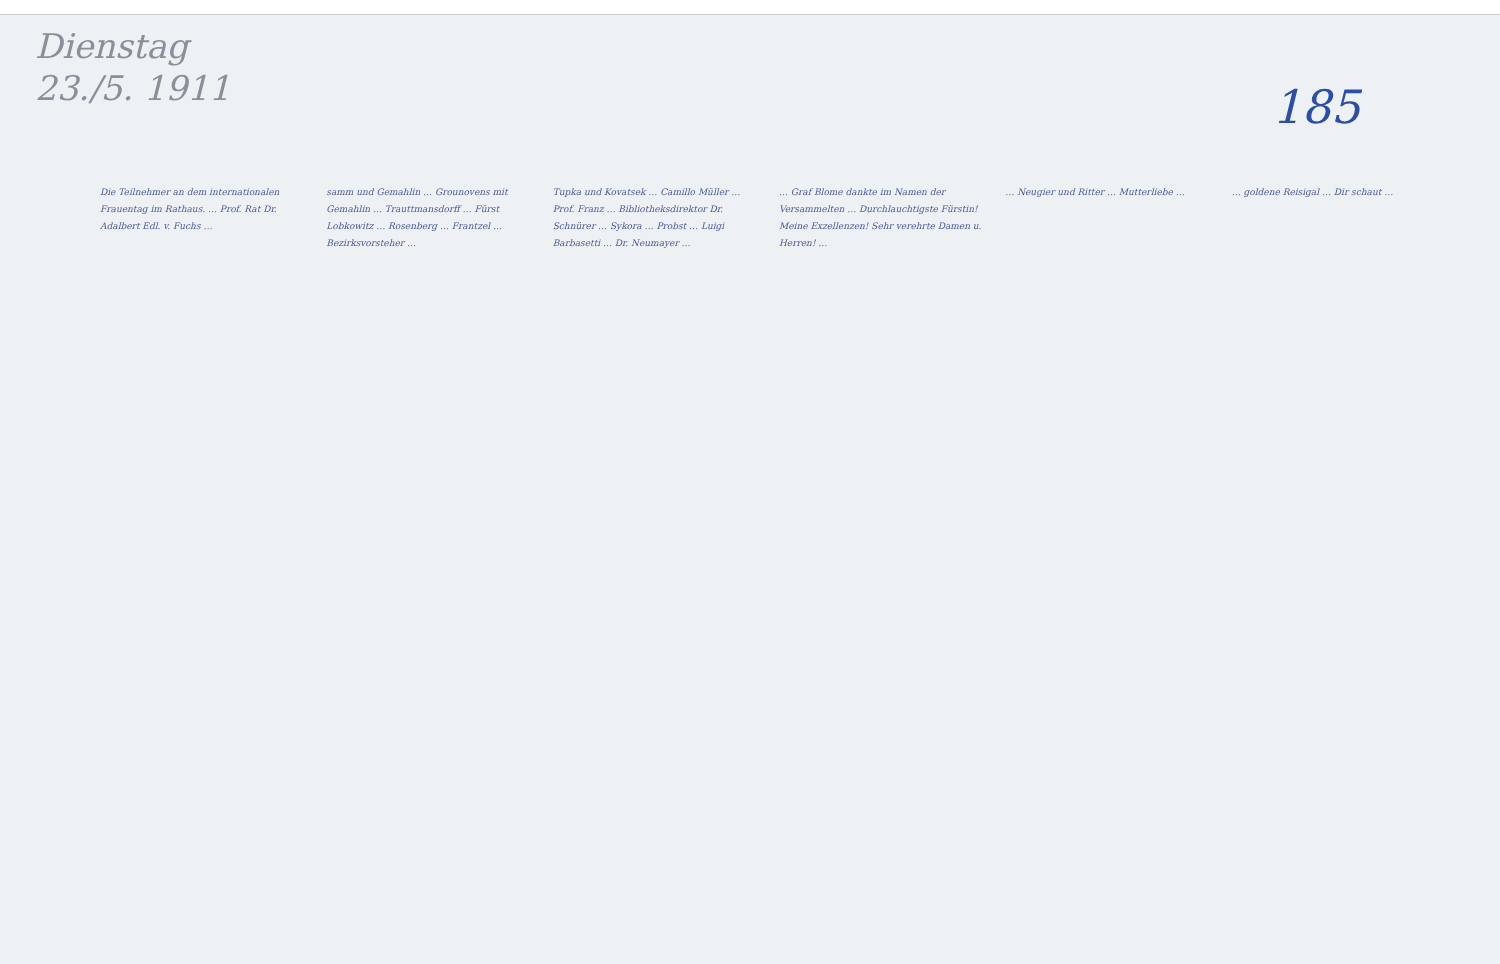Dienstag
23./5. 1911
185
Die Teilnehmer an dem internationalen Frauentag im Rathaus. … Prof. Rat Dr. Adalbert Edl. v. Fuchs …
samm und Gemahlin … Grounovens mit Gemahlin … Trauttmansdorff … Fürst Lobkowitz … Rosenberg … Frantzel … Bezirksvorsteher …
Tupka und Kovatsek … Camillo Müller … Prof. Franz … Bibliotheksdirektor Dr. Schnürer … Sykora … Probst … Luigi Barbasetti … Dr. Neumayer …
… Graf Blome dankte im Namen der Versammelten … Durchlauchtigste Fürstin! Meine Exzellenzen! Sehr verehrte Damen u. Herren! …
… Neugier und Ritter … Mutterliebe …
… goldene Reisigal … Dir schaut …